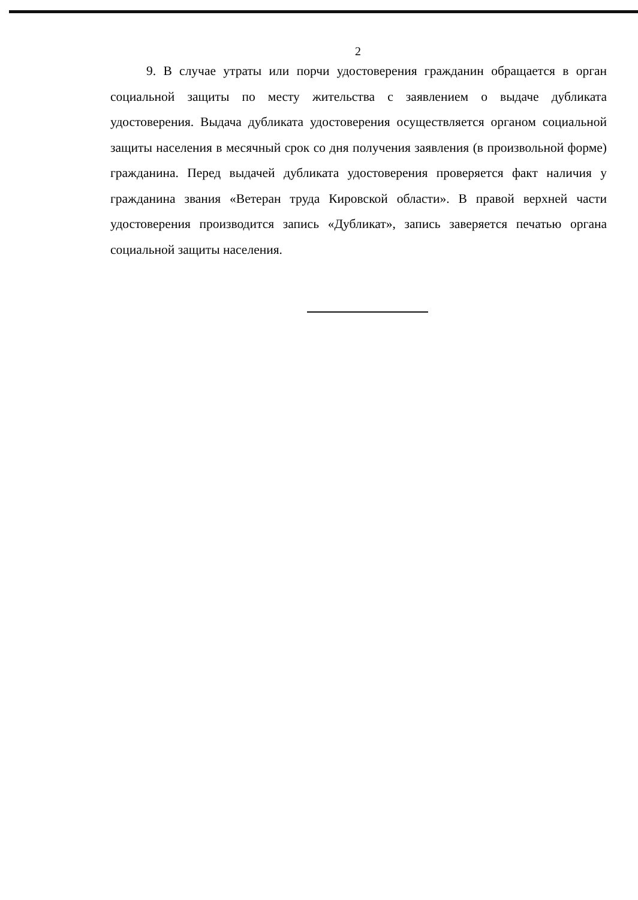2
9. В случае утраты или порчи удостоверения гражданин обращается в орган социальной защиты по месту жительства с заявлением о выдаче дубликата удостоверения. Выдача дубликата удостоверения осуществляется органом социальной защиты населения в месячный срок со дня получения заявления (в произвольной форме) гражданина. Перед выдачей дубликата удостоверения проверяется факт наличия у гражданина звания «Ветеран труда Кировской области». В правой верхней части удостоверения производится запись «Дубликат», запись заверяется печатью органа социальной защиты населения.